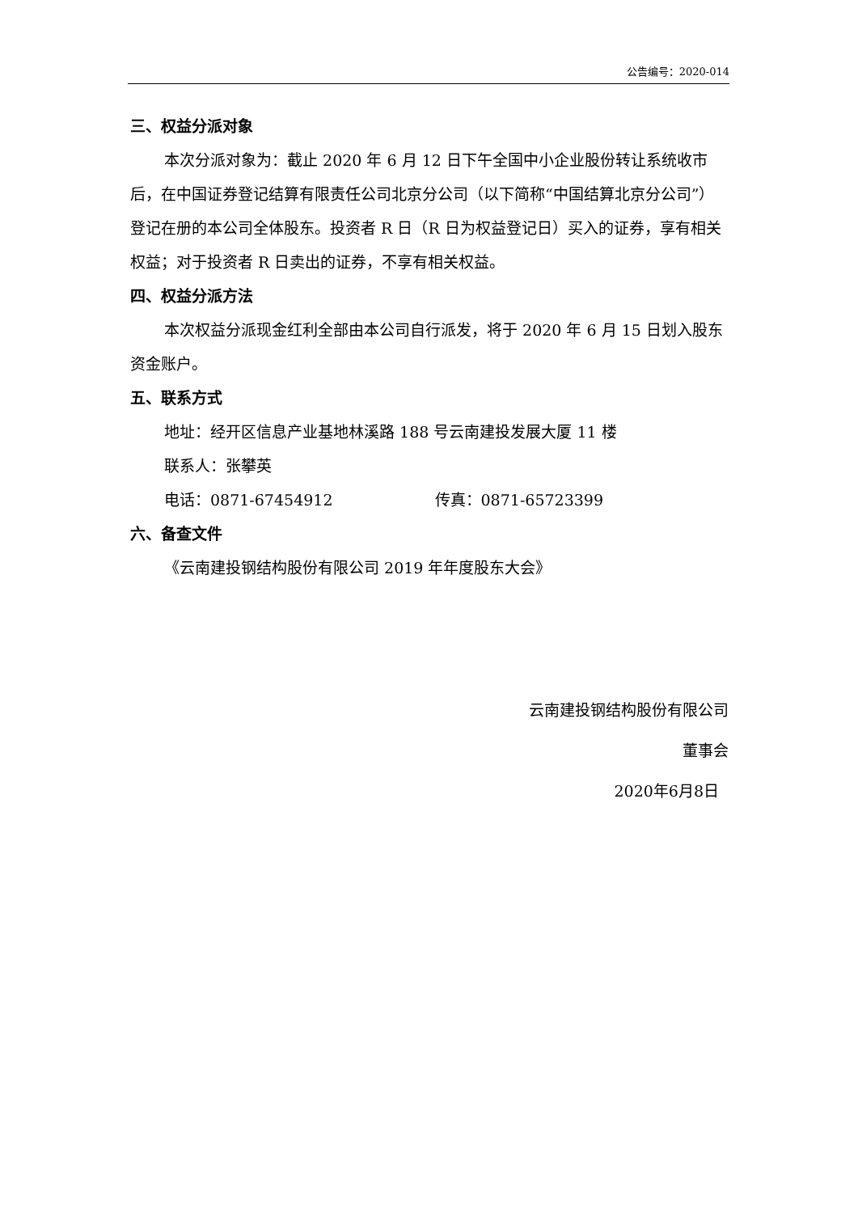公告编号：2020-014
三、权益分派对象
本次分派对象为：截止 2020 年 6 月 12 日下午全国中小企业股份转让系统收市后，在中国证券登记结算有限责任公司北京分公司（以下简称“中国结算北京分公司”）登记在册的本公司全体股东。投资者 R 日（R 日为权益登记日）买入的证券，享有相关权益；对于投资者 R 日卖出的证券，不享有相关权益。
四、权益分派方法
本次权益分派现金红利全部由本公司自行派发，将于 2020 年 6 月 15 日划入股东资金账户。
五、联系方式
地址：经开区信息产业基地林溪路 188 号云南建投发展大厦 11 楼
联系人：张攀英
电话：0871-67454912 传真：0871-65723399
六、备查文件
《云南建投钢结构股份有限公司 2019 年年度股东大会》
云南建投钢结构股份有限公司
董事会
2020年6月8日